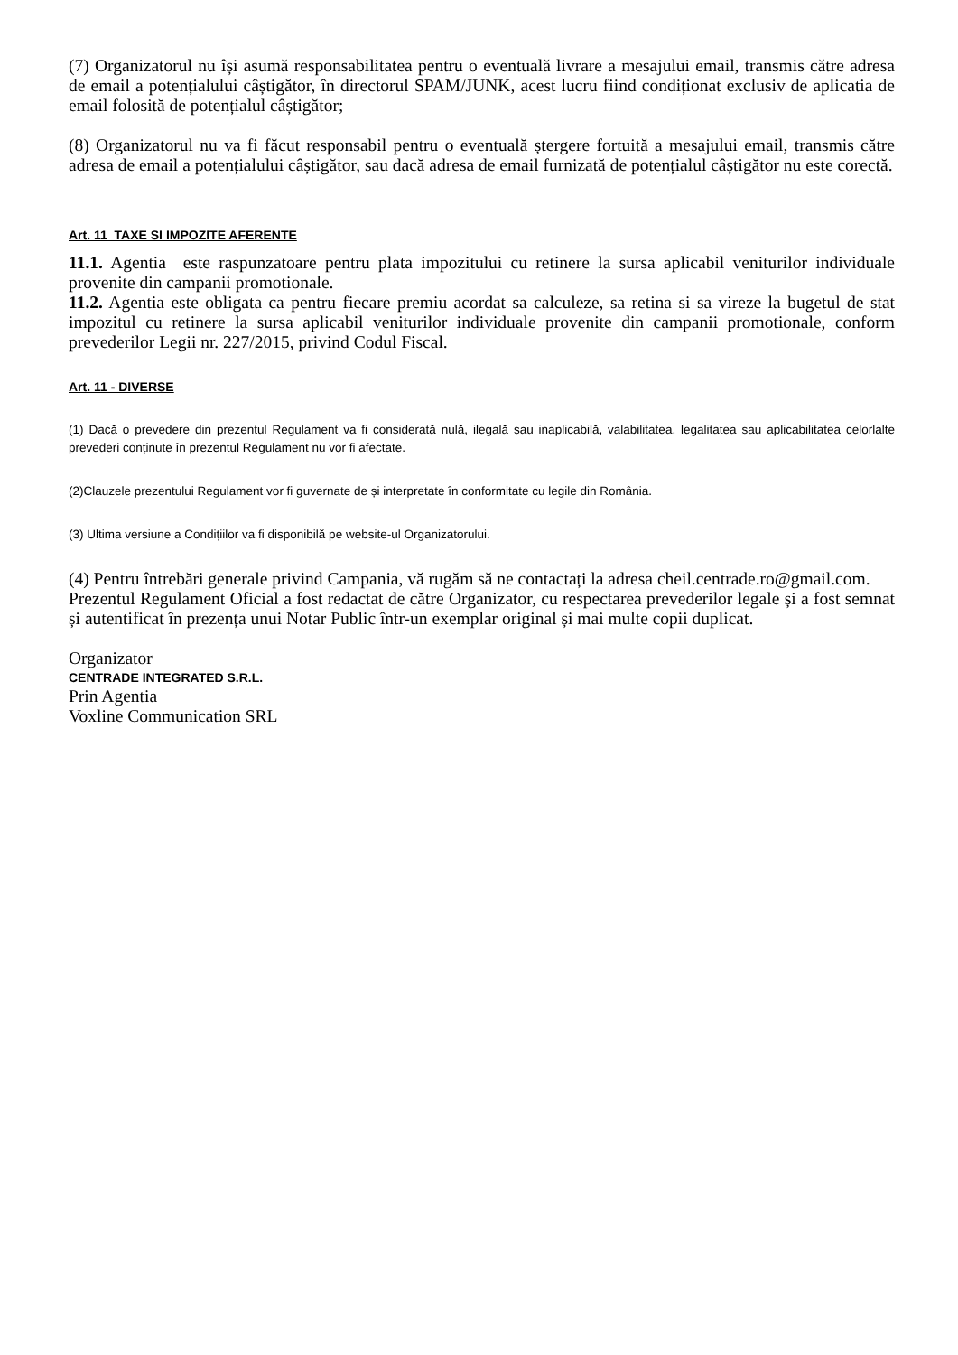(7) Organizatorul nu își asumă responsabilitatea pentru o eventuală livrare a mesajului email, transmis către adresa de email a potențialului câștigător, în directorul SPAM/JUNK, acest lucru fiind condiționat exclusiv de aplicatia de email folosită de potențialul câștigător;
(8) Organizatorul nu va fi făcut responsabil pentru o eventuală ștergere fortuită a mesajului email, transmis către adresa de email a potențialului câștigător, sau dacă adresa de email furnizată de potențialul câștigător nu este corectă.
Art. 11 TAXE SI IMPOZITE AFERENTE
11.1. Agentia este raspunzatoare pentru plata impozitului cu retinere la sursa aplicabil veniturilor individuale provenite din campanii promotionale.
11.2. Agentia este obligata ca pentru fiecare premiu acordat sa calculeze, sa retina si sa vireze la bugetul de stat impozitul cu retinere la sursa aplicabil veniturilor individuale provenite din campanii promotionale, conform prevederilor Legii nr. 227/2015, privind Codul Fiscal.
Art. 11 - DIVERSE
(1) Dacă o prevedere din prezentul Regulament va fi considerată nulă, ilegală sau inaplicabilă, valabilitatea, legalitatea sau aplicabilitatea celorlalte prevederi conținute în prezentul Regulament nu vor fi afectate.
(2)Clauzele prezentului Regulament vor fi guvernate de și interpretate în conformitate cu legile din România.
(3) Ultima versiune a Condițiilor va fi disponibilă pe website-ul Organizatorului.
(4) Pentru întrebări generale privind Campania, vă rugăm să ne contactați la adresa cheil.centrade.ro@gmail.com.
Prezentul Regulament Oficial a fost redactat de către Organizator, cu respectarea prevederilor legale și a fost semnat și autentificat în prezența unui Notar Public într-un exemplar original și mai multe copii duplicat.
Organizator
CENTRADE INTEGRATED S.R.L.
Prin Agentia
Voxline Communication SRL